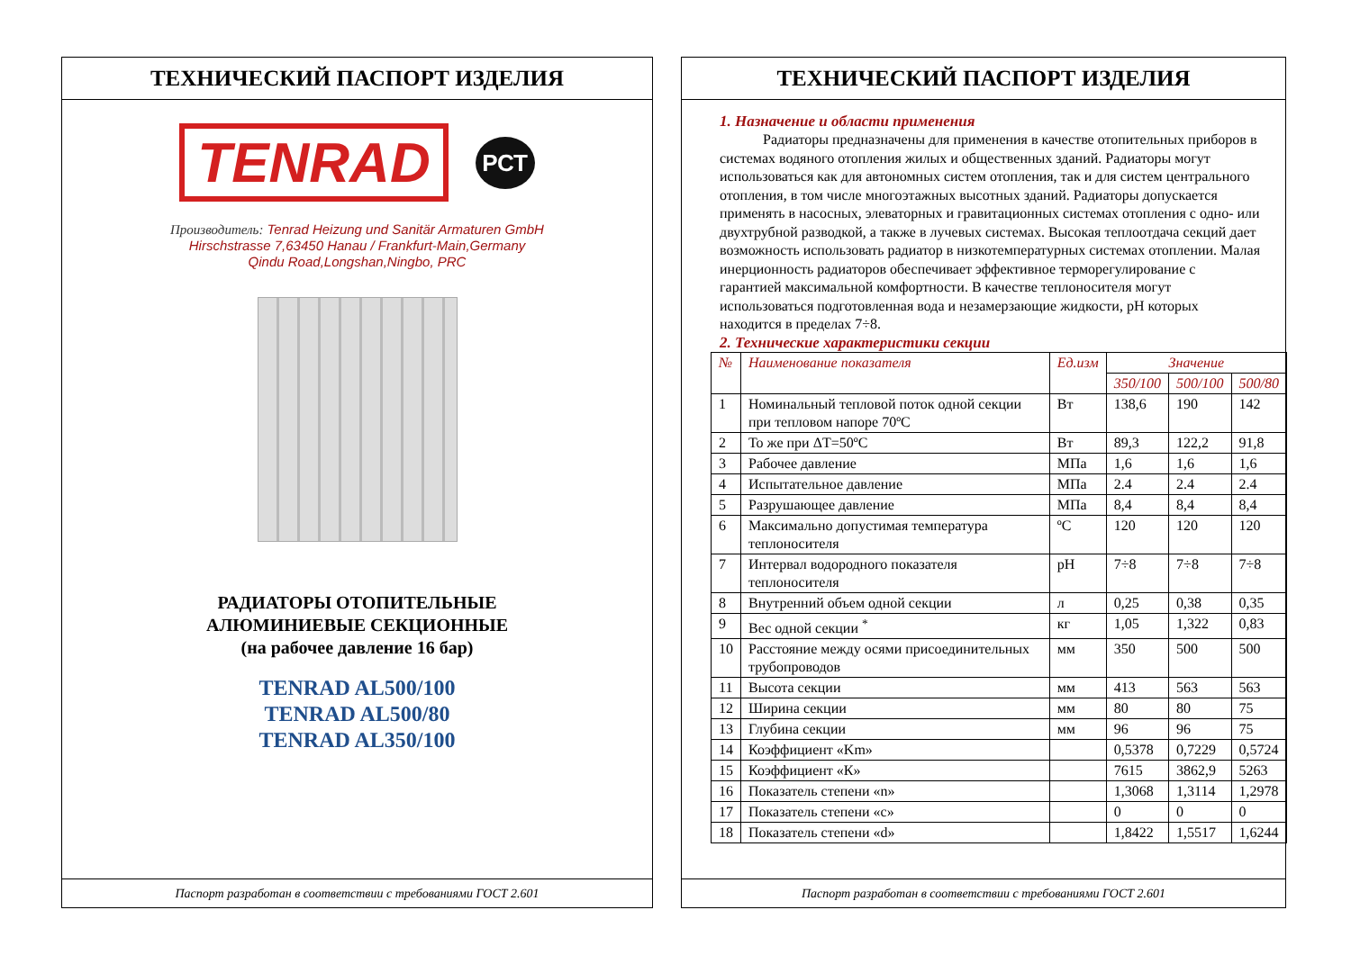ТЕХНИЧЕСКИЙ ПАСПОРТ ИЗДЕЛИЯ
TENRAD
РСТ
Производитель: Tenrad Heizung und Sanitär Armaturen GmbH
Hirschstrasse 7,63450 Hanau / Frankfurt-Main,Germany
Qindu Road,Longshan,Ningbo, PRC
РАДИАТОРЫ ОТОПИТЕЛЬНЫЕ
АЛЮМИНИЕВЫЕ СЕКЦИОННЫЕ
(на рабочее давление 16 бар)
TENRAD AL500/100
TENRAD AL500/80
TENRAD AL350/100
Паспорт разработан в соответствии с требованиями ГОСТ 2.601
ТЕХНИЧЕСКИЙ ПАСПОРТ ИЗДЕЛИЯ
1. Назначение и области применения
Радиаторы предназначены для применения в качестве отопительных приборов в системах водяного отопления жилых и общественных зданий. Радиаторы могут использоваться как для автономных систем отопления, так и для систем центрального отопления, в том числе многоэтажных высотных зданий. Радиаторы допускается применять в насосных, элеваторных и гравитационных системах отопления с одно- или двухтрубной разводкой, а также в лучевых системах. Высокая теплоотдача секций дает возможность использовать радиатор в низкотемпературных системах отоплении. Малая инерционность радиаторов обеспечивает эффективное терморегулирование с гарантией максимальной комфортности. В качестве теплоносителя могут использоваться подготовленная вода и незамерзающие жидкости, рН которых находится в пределах 7÷8.
2. Технические характеристики секции
| № | Наименование показателя | Ед.изм | Значение | | |
| --- | --- | --- | --- | --- | --- |
| | | | 350/100 | 500/100 | 500/80 |
| 1 | Номинальный тепловой поток одной секции при тепловом напоре 70ºС | Вт | 138,6 | 190 | 142 |
| 2 | То же при ΔТ=50ºС | Вт | 89,3 | 122,2 | 91,8 |
| 3 | Рабочее давление | МПа | 1,6 | 1,6 | 1,6 |
| 4 | Испытательное давление | МПа | 2.4 | 2.4 | 2.4 |
| 5 | Разрушающее давление | МПа | 8,4 | 8,4 | 8,4 |
| 6 | Максимально допустимая температура теплоносителя | ºС | 120 | 120 | 120 |
| 7 | Интервал водородного показателя теплоносителя | рН | 7÷8 | 7÷8 | 7÷8 |
| 8 | Внутренний объем одной секции | л | 0,25 | 0,38 | 0,35 |
| 9 | Вес одной секции <sup>*</sup> | кг | 1,05 | 1,322 | 0,83 |
| 10 | Расстояние между осями присоединительных трубопроводов | мм | 350 | 500 | 500 |
| 11 | Высота секции | мм | 413 | 563 | 563 |
| 12 | Ширина секции | мм | 80 | 80 | 75 |
| 13 | Глубина секции | мм | 96 | 96 | 75 |
| 14 | Коэффициент «Km» | | 0,5378 | 0,7229 | 0,5724 |
| 15 | Коэффициент «К» | | 7615 | 3862,9 | 5263 |
| 16 | Показатель степени «n» | | 1,3068 | 1,3114 | 1,2978 |
| 17 | Показатель степени «с» | | 0 | 0 | 0 |
| 18 | Показатель степени «d» | | 1,8422 | 1,5517 | 1,6244 |
Паспорт разработан в соответствии с требованиями ГОСТ 2.601